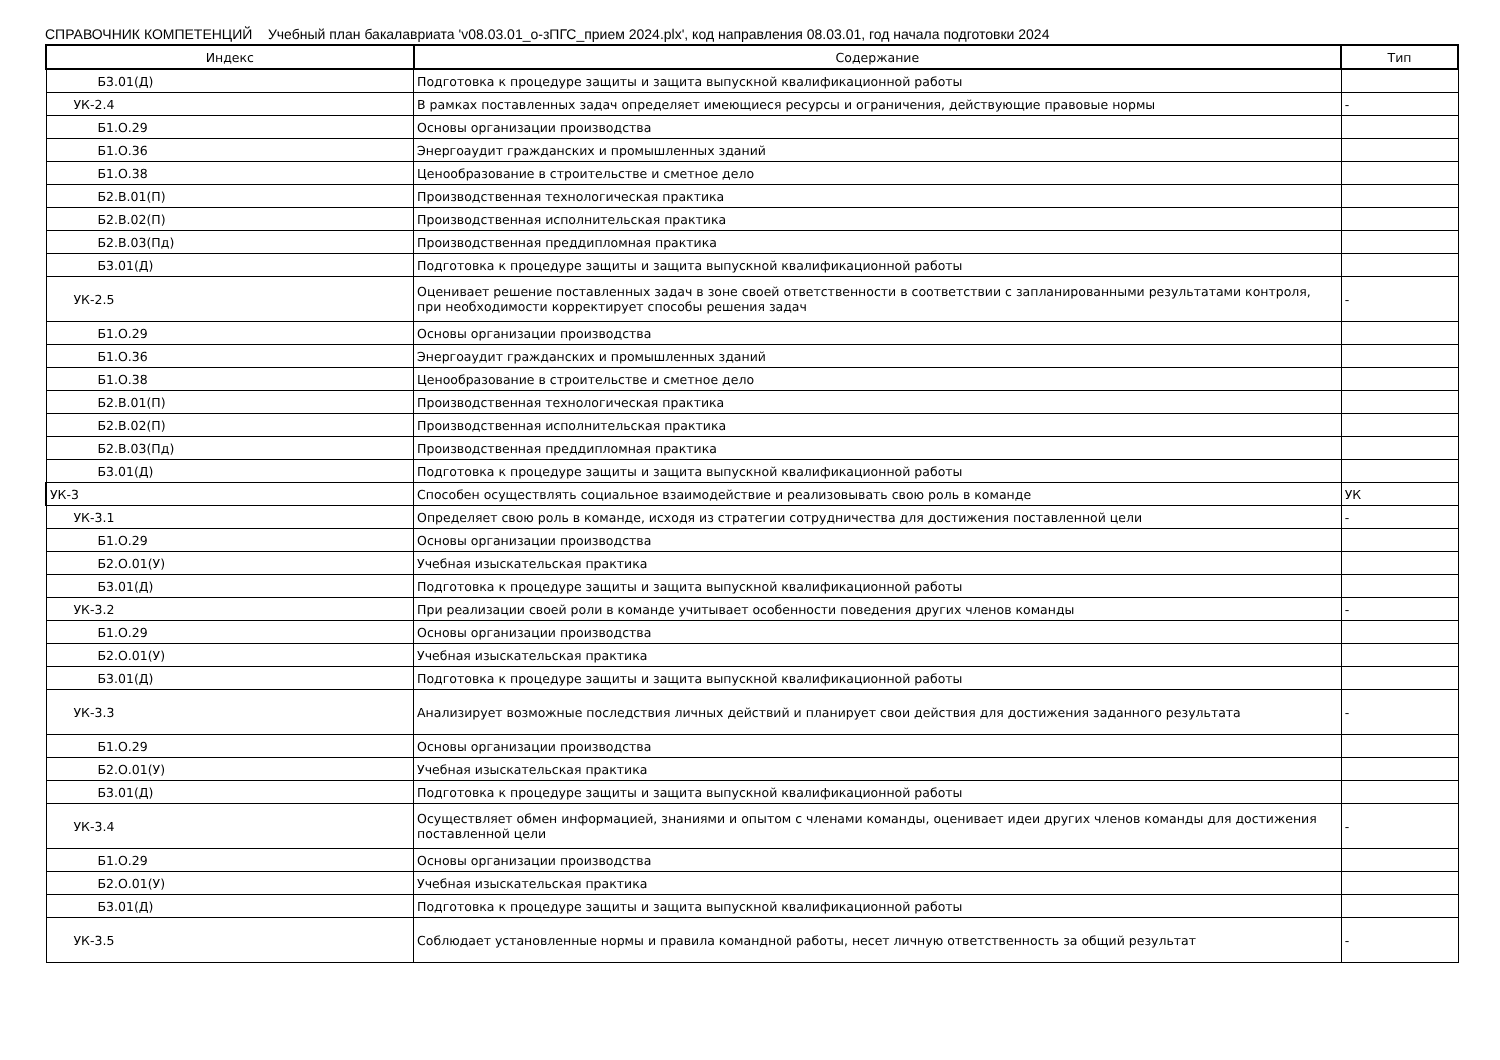СПРАВОЧНИК КОМПЕТЕНЦИЙ Учебный план бакалавриата 'v08.03.01_о-зПГС_прием 2024.plx', код направления 08.03.01, год начала подготовки 2024
| Индекс | Содержание | Тип |
| --- | --- | --- |
| Б3.01(Д) | Подготовка к процедуре защиты и защита выпускной квалификационной работы | |
| УК-2.4 | В рамках поставленных задач определяет имеющиеся ресурсы и ограничения, действующие правовые нормы | - |
| Б1.О.29 | Основы организации производства | |
| Б1.О.36 | Энергоаудит гражданских и промышленных зданий | |
| Б1.О.38 | Ценообразование в строительстве и сметное дело | |
| Б2.В.01(П) | Производственная технологическая практика | |
| Б2.В.02(П) | Производственная исполнительская практика | |
| Б2.В.03(Пд) | Производственная преддипломная практика | |
| Б3.01(Д) | Подготовка к процедуре защиты и защита выпускной квалификационной работы | |
| УК-2.5 | Оценивает решение поставленных задач в зоне своей ответственности в соответствии с запланированными результатами контроля, при необходимости корректирует способы решения задач | - |
| Б1.О.29 | Основы организации производства | |
| Б1.О.36 | Энергоаудит гражданских и промышленных зданий | |
| Б1.О.38 | Ценообразование в строительстве и сметное дело | |
| Б2.В.01(П) | Производственная технологическая практика | |
| Б2.В.02(П) | Производственная исполнительская практика | |
| Б2.В.03(Пд) | Производственная преддипломная практика | |
| Б3.01(Д) | Подготовка к процедуре защиты и защита выпускной квалификационной работы | |
| УК-3 | Способен осуществлять социальное взаимодействие и реализовывать свою роль в команде | УК |
| УК-3.1 | Определяет свою роль в команде, исходя из стратегии сотрудничества для достижения поставленной цели | - |
| Б1.О.29 | Основы организации производства | |
| Б2.О.01(У) | Учебная изыскательская практика | |
| Б3.01(Д) | Подготовка к процедуре защиты и защита выпускной квалификационной работы | |
| УК-3.2 | При реализации своей роли в команде учитывает особенности поведения других членов команды | - |
| Б1.О.29 | Основы организации производства | |
| Б2.О.01(У) | Учебная изыскательская практика | |
| Б3.01(Д) | Подготовка к процедуре защиты и защита выпускной квалификационной работы | |
| УК-3.3 | Анализирует возможные последствия личных действий и планирует свои действия для достижения заданного результата | - |
| Б1.О.29 | Основы организации производства | |
| Б2.О.01(У) | Учебная изыскательская практика | |
| Б3.01(Д) | Подготовка к процедуре защиты и защита выпускной квалификационной работы | |
| УК-3.4 | Осуществляет обмен информацией, знаниями и опытом с членами команды, оценивает идеи других членов команды для достижения поставленной цели | - |
| Б1.О.29 | Основы организации производства | |
| Б2.О.01(У) | Учебная изыскательская практика | |
| Б3.01(Д) | Подготовка к процедуре защиты и защита выпускной квалификационной работы | |
| УК-3.5 | Соблюдает установленные нормы и правила командной работы, несет личную ответственность за общий результат | - |